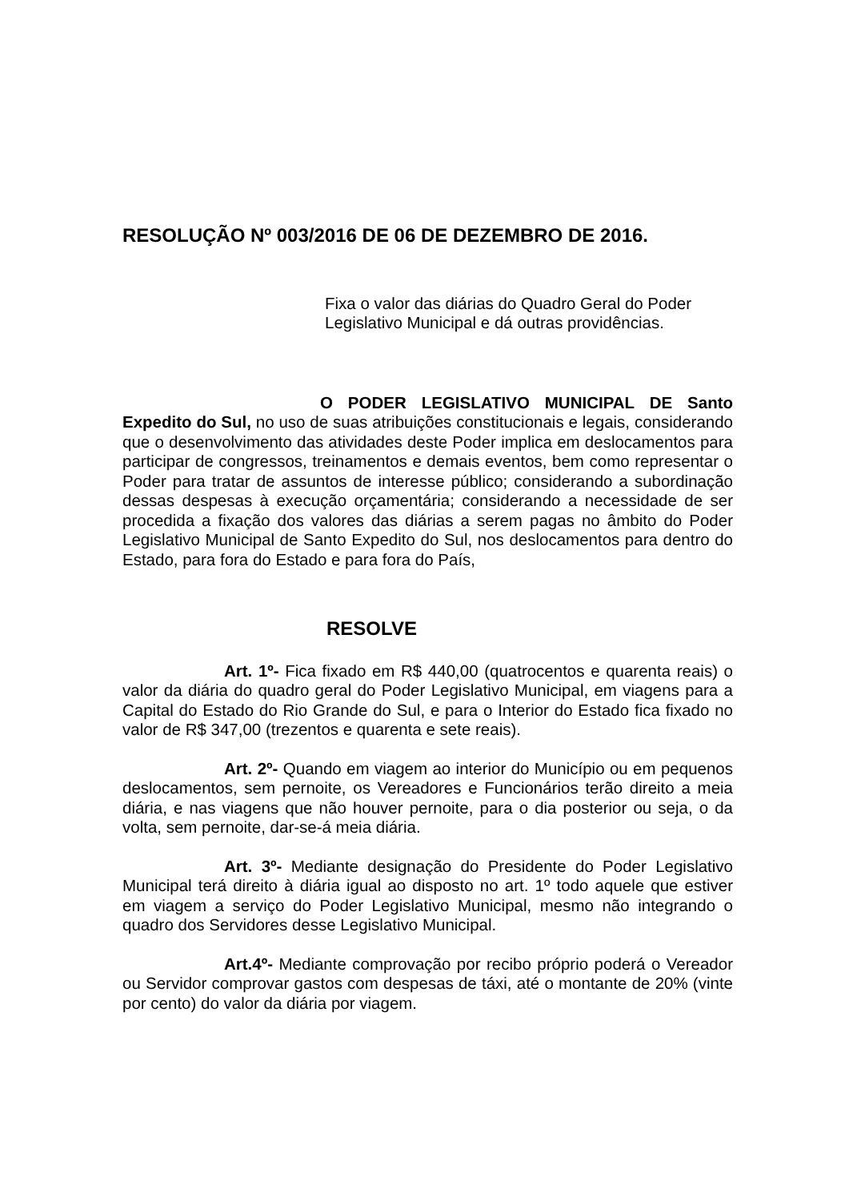RESOLUÇÃO Nº 003/2016 DE 06 DE DEZEMBRO DE 2016.
Fixa o valor das diárias do Quadro Geral do Poder
Legislativo Municipal e dá outras providências.
O PODER LEGISLATIVO MUNICIPAL DE Santo Expedito do Sul, no uso de suas atribuições constitucionais e legais, considerando que o desenvolvimento das atividades deste Poder implica em deslocamentos para participar de congressos, treinamentos e demais eventos, bem como representar o Poder para tratar de assuntos de interesse público; considerando a subordinação dessas despesas à execução orçamentária; considerando a necessidade de ser procedida a fixação dos valores das diárias a serem pagas no âmbito do Poder Legislativo Municipal de Santo Expedito do Sul, nos deslocamentos para dentro do Estado, para fora do Estado e para fora do País,
RESOLVE
Art. 1º- Fica fixado em R$ 440,00 (quatrocentos e quarenta reais) o valor da diária do quadro geral do Poder Legislativo Municipal, em viagens para a Capital do Estado do Rio Grande do Sul, e para o Interior do Estado fica fixado no valor de R$ 347,00 (trezentos e quarenta e sete reais).
Art. 2º- Quando em viagem ao interior do Município ou em pequenos deslocamentos, sem pernoite, os Vereadores e Funcionários terão direito a meia diária, e nas viagens que não houver pernoite, para o dia posterior ou seja, o da volta, sem pernoite, dar-se-á meia diária.
Art. 3º- Mediante designação do Presidente do Poder Legislativo Municipal terá direito à diária igual ao disposto no art. 1º todo aquele que estiver em viagem a serviço do Poder Legislativo Municipal, mesmo não integrando o quadro dos Servidores desse Legislativo Municipal.
Art.4º- Mediante comprovação por recibo próprio poderá o Vereador ou Servidor comprovar gastos com despesas de táxi, até o montante de 20% (vinte por cento) do valor da diária por viagem.